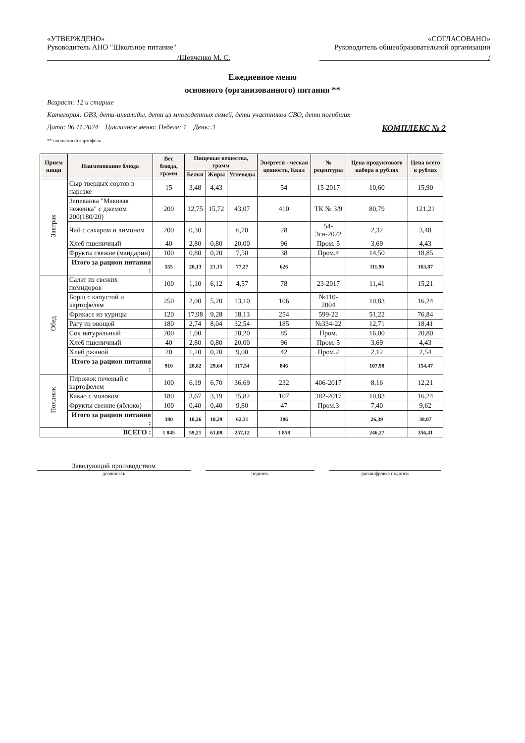«УТВЕРЖДЕНО»
Руководитель АНО "Школьное питание"
/Шевченко М. С.
«СОГЛАСОВАНО»
Руководитель общеобразовательной организации
/
Ежедневное меню
основного (организованного) питания **
Возраст: 12 и старше
Категория: ОВЗ, дети-инвалиды, дети из многодетных семей, дети участников СВО, дети погибших
Дата: 06.11.2024 Цикличное меню: Неделя: 1 День: 3 КОМПЛЕКС № 2
** очищенный картофель
| Прием пищи | Наименование блюда | Вес блюда, грамм | Пищевые вещества, грамм | | | Энергети - ческая ценность, Ккал | № рецептуры | Цена продуктового набора в рублях | Цена всего в рублях |
| --- | --- | --- | --- | --- | --- | --- | --- | --- | --- |
| | | | Белки | Жиры | Углеводы | | | | |
| Завтрак | Сыр твердых сортов в нарезке | 15 | 3,48 | 4,43 | | 54 | 15-2017 | 10,60 | 15,90 |
| | Запеканка "Маковая неженка" с джемом 200(180/20) | 200 | 12,75 | 15,72 | 43,07 | 410 | ТК № 3/9 | 80,79 | 121,21 |
| | Чай с сахаром и лимоном | 200 | 0,30 | | 6,70 | 28 | 54-3гн-2022 | 2,32 | 3,48 |
| | Хлеб пшеничный | 40 | 2,80 | 0,80 | 20,00 | 96 | Пром. 5 | 3,69 | 4,43 |
| | Фрукты свежие (мандарин) | 100 | 0,80 | 0,20 | 7,50 | 38 | Пром.4 | 14,50 | 18,85 |
| | Итого за рацион питания : | 555 | 20,13 | 21,15 | 77,27 | 626 | | 111,90 | 163,87 |
| Обед | Салат из свежих помидоров | 100 | 1,10 | 6,12 | 4,57 | 78 | 23-2017 | 11,41 | 15,21 |
| | Борщ с капустой и картофелем | 250 | 2,00 | 5,20 | 13,10 | 106 | №110-2004 | 10,83 | 16,24 |
| | Фрикасе из курицы | 120 | 17,98 | 9,28 | 18,13 | 254 | 599-22 | 51,22 | 76,84 |
| | Рагу из овощей | 180 | 2,74 | 8,04 | 32,54 | 185 | №334-22 | 12,71 | 18,41 |
| | Сок натуральный | 200 | 1,00 | | 20,20 | 85 | Пром. | 16,00 | 20,80 |
| | Хлеб пшеничный | 40 | 2,80 | 0,80 | 20,00 | 96 | Пром. 5 | 3,69 | 4,43 |
| | Хлеб ржаной | 20 | 1,20 | 0,20 | 9,00 | 42 | Пром.2 | 2,12 | 2,54 |
| | Итого за рацион питания : | 910 | 28,82 | 29,64 | 117,54 | 846 | | 107,98 | 154,47 |
| Полдник | Пирожок печеный с картофелем | 100 | 6,19 | 6,70 | 36,69 | 232 | 406-2017 | 8,16 | 12,21 |
| | Какао с молоком | 180 | 3,67 | 3,19 | 15,82 | 107 | 382-2017 | 10,83 | 16,24 |
| | Фрукты свежие (яблоко) | 100 | 0,40 | 0,40 | 9,80 | 47 | Пром.3 | 7,40 | 9,62 |
| | Итого за рацион питания : | 380 | 10,26 | 10,29 | 62,31 | 386 | | 26,39 | 38,07 |
| ВСЕГО : | | 1 845 | 59,21 | 61,08 | 257,12 | 1 858 | | 246,27 | 356,41 |
Заведующий производством
должность подпись расшифровка подписи